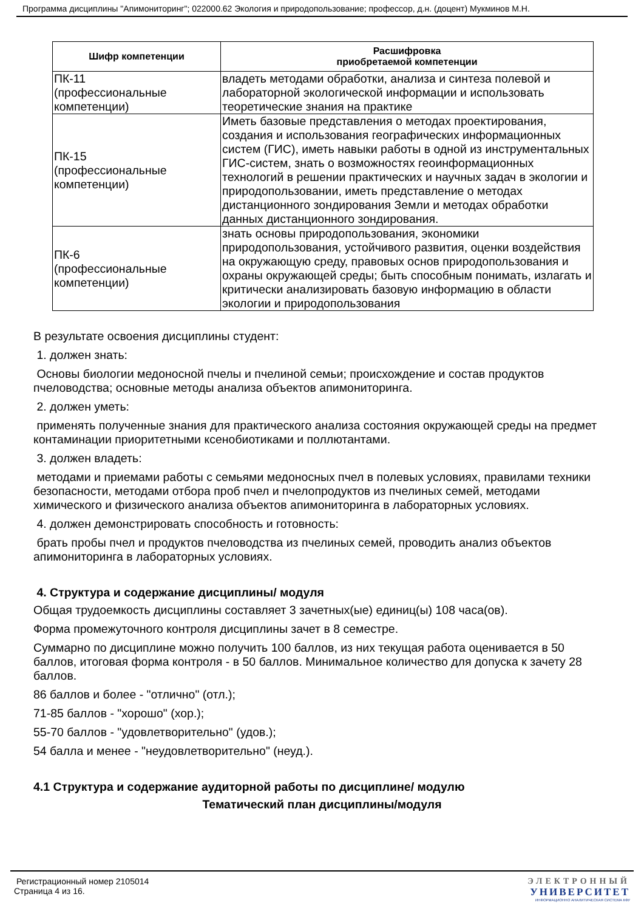Программа дисциплины "Апимониторинг"; 022000.62 Экология и природопользование; профессор, д.н. (доцент) Мукминов М.Н.
| Шифр компетенции | Расшифровка приобретаемой компетенции |
| --- | --- |
| ПК-11 (профессиональные компетенции) | владеть методами обработки, анализа и синтеза полевой и лабораторной экологической информации и использовать теоретические знания на практике |
| ПК-15 (профессиональные компетенции) | Иметь базовые представления о методах проектирования, создания и использования географических информационных систем (ГИС), иметь навыки работы в одной из инструментальных ГИС-систем, знать о возможностях геоинформационных технологий в решении практических и научных задач в экологии и природопользовании, иметь представление о методах дистанционного зондирования Земли и методах обработки данных дистанционного зондирования. |
| ПК-6 (профессиональные компетенции) | знать основы природопользования, экономики природопользования, устойчивого развития, оценки воздействия на окружающую среду, правовых основ природопользования и охраны окружающей среды; быть способным понимать, излагать и критически анализировать базовую информацию в области экологии и природопользования |
В результате освоения дисциплины студент:
1. должен знать:
Основы биологии медоносной пчелы и пчелиной семьи; происхождение и состав продуктов пчеловодства; основные методы анализа объектов апимониторинга.
2. должен уметь:
применять полученные знания для практического анализа состояния окружающей среды на предмет контаминации приоритетными ксенобиотиками и поллютантами.
3. должен владеть:
методами и приемами работы с семьями медоносных пчел в полевых условиях, правилами техники безопасности, методами отбора проб пчел и пчелопродуктов из пчелиных семей, методами химического и физического анализа объектов апимониторинга в лабораторных условиях.
4. должен демонстрировать способность и готовность:
брать пробы пчел и продуктов пчеловодства из пчелиных семей, проводить анализ объектов апимониторинга в лабораторных условиях.
4. Структура и содержание дисциплины/ модуля
Общая трудоемкость дисциплины составляет 3 зачетных(ые) единиц(ы) 108 часа(ов).
Форма промежуточного контроля дисциплины зачет в 8 семестре.
Суммарно по дисциплине можно получить 100 баллов, из них текущая работа оценивается в 50 баллов, итоговая форма контроля - в 50 баллов. Минимальное количество для допуска к зачету 28 баллов.
86 баллов и более - "отлично" (отл.);
71-85 баллов - "хорошо" (хор.);
55-70 баллов - "удовлетворительно" (удов.);
54 балла и менее - "неудовлетворительно" (неуд.).
4.1 Структура и содержание аудиторной работы по дисциплине/ модулю
Тематический план дисциплины/модуля
Регистрационный номер 2105014
Страница 4 из 16.
ЭЛЕКТРОННЫЙ
УНИВЕРСИТЕТ
ИНФОРМАЦИОННО АНАЛИТИЧЕСКАЯ СИСТЕМА КФУ